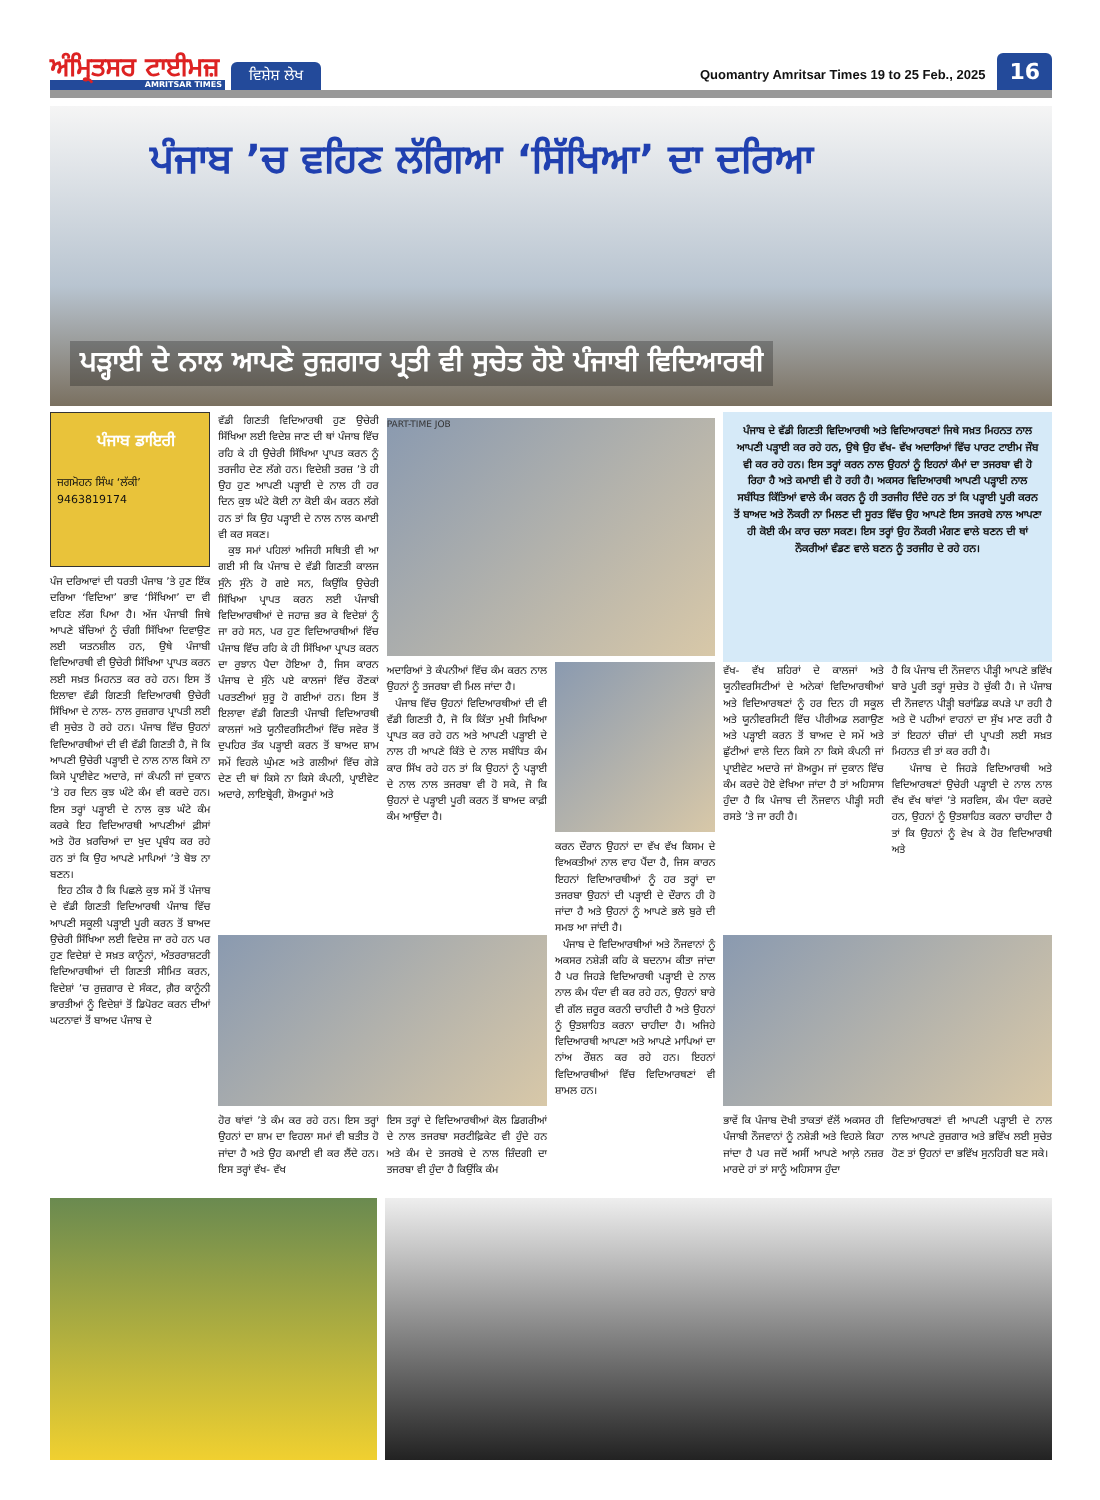ਅੰਮ੍ਰਿਤਸਰ ਟਾਈਮਜ਼
AMRITSAR TIMES
ਵਿਸ਼ੇਸ਼ ਲੇਖ
Quomantry Amritsar Times 19 to 25 Feb., 2025
16
ਪੰਜਾਬ ’ਚ ਵਹਿਣ ਲੱਗਿਆ ‘ਸਿੱਖਿਆ’ ਦਾ ਦਰਿਆ
ਪੜ੍ਹਾਈ ਦੇ ਨਾਲ ਆਪਣੇ ਰੁਜ਼ਗਾਰ ਪ੍ਰਤੀ ਵੀ ਸੁਚੇਤ ਹੋਏ ਪੰਜਾਬੀ ਵਿਦਿਆਰਥੀ
ਪੰਜਾਬ ਡਾਇਰੀ
ਜਗਮੋਹਨ ਸਿੰਘ ‘ਲੱਕੀ’
9463819174
ਪੰਜ ਦਰਿਆਵਾਂ ਦੀ ਧਰਤੀ ਪੰਜਾਬ ’ਤੇ ਹੁਣ ਇੱਕ ਦਰਿਆ ‘ਵਿਦਿਆ’ ਭਾਵ ‘ਸਿੱਖਿਆ’ ਦਾ ਵੀ ਵਹਿਣ ਲੱਗ ਪਿਆ ਹੈ। ਅੱਜ ਪੰਜਾਬੀ ਜਿਥੇ ਆਪਣੇ ਬੱਚਿਆਂ ਨੂੰ ਚੰਗੀ ਸਿੱਖਿਆ ਦਿਵਾਉਣ ਲਈ ਯਤਨਸ਼ੀਲ ਹਨ, ਉਥੇ ਪੰਜਾਬੀ ਵਿਦਿਆਰਥੀ ਵੀ ਉਚੇਰੀ ਸਿੱਖਿਆ ਪ੍ਰਾਪਤ ਕਰਨ ਲਈ ਸਖ਼ਤ ਮਿਹਨਤ ਕਰ ਰਹੇ ਹਨ। ਇਸ ਤੋਂ ਇਲਾਵਾ ਵੱਡੀ ਗਿਣਤੀ ਵਿਦਿਆਰਥੀ ਉਚੇਰੀ ਸਿੱਖਿਆ ਦੇ ਨਾਲ- ਨਾਲ ਰੁਜ਼ਗਾਰ ਪ੍ਰਾਪਤੀ ਲਈ ਵੀ ਸੁਚੇਤ ਹੋ ਰਹੇ ਹਨ। ਪੰਜਾਬ ਵਿੱਚ ਉਹਨਾਂ ਵਿਦਿਆਰਥੀਆਂ ਦੀ ਵੀ ਵੱਡੀ ਗਿਣਤੀ ਹੈ, ਜੋ ਕਿ ਆਪਣੀ ਉਚੇਰੀ ਪੜ੍ਹਾਈ ਦੇ ਨਾਲ ਨਾਲ ਕਿਸੇ ਨਾ ਕਿਸੇ ਪ੍ਰਾਈਵੇਟ ਅਦਾਰੇ, ਜਾਂ ਕੰਪਨੀ ਜਾਂ ਦੁਕਾਨ ’ਤੇ ਹਰ ਦਿਨ ਕੁਝ ਘੰਟੇ ਕੰਮ ਵੀ ਕਰਦੇ ਹਨ। ਇਸ ਤਰ੍ਹਾਂ ਪੜ੍ਹਾਈ ਦੇ ਨਾਲ ਕੁਝ ਘੰਟੇ ਕੰਮ ਕਰਕੇ ਇਹ ਵਿਦਿਆਰਥੀ ਆਪਣੀਆਂ ਫ਼ੀਸਾਂ ਅਤੇ ਹੋਰ ਖ਼ਰਚਿਆਂ ਦਾ ਖੁਦ ਪ੍ਰਬੰਧ ਕਰ ਰਹੇ ਹਨ ਤਾਂ ਕਿ ਉਹ ਆਪਣੇ ਮਾਪਿਆਂ ’ਤੇ ਬੋਝ ਨਾ ਬਣਨ।
ਇਹ ਠੀਕ ਹੈ ਕਿ ਪਿਛਲੇ ਕੁਝ ਸਮੇਂ ਤੋਂ ਪੰਜਾਬ ਦੇ ਵੱਡੀ ਗਿਣਤੀ ਵਿਦਿਆਰਥੀ ਪੰਜਾਬ ਵਿੱਚ ਆਪਣੀ ਸਕੂਲੀ ਪੜ੍ਹਾਈ ਪੂਰੀ ਕਰਨ ਤੋਂ ਬਾਅਦ ਉਚੇਰੀ ਸਿੱਖਿਆ ਲਈ ਵਿਦੇਸ਼ ਜਾ ਰਹੇ ਹਨ ਪਰ ਹੁਣ ਵਿਦੇਸ਼ਾਂ ਦੇ ਸਖ਼ਤ ਕਾਨੂੰਨਾਂ, ਅੰਤਰਰਾਸ਼ਟਰੀ ਵਿਦਿਆਰਥੀਆਂ ਦੀ ਗਿਣਤੀ ਸੀਮਿਤ ਕਰਨ, ਵਿਦੇਸ਼ਾਂ ’ਚ ਰੁਜ਼ਗਾਰ ਦੇ ਸੰਕਟ, ਗ਼ੈਰ ਕਾਨੂੰਨੀ ਭਾਰਤੀਆਂ ਨੂੰ ਵਿਦੇਸ਼ਾਂ ਤੋਂ ਡਿਪੋਰਟ ਕਰਨ ਦੀਆਂ ਘਟਨਾਵਾਂ ਤੋਂ ਬਾਅਦ ਪੰਜਾਬ ਦੇ
ਵੱਡੀ ਗਿਣਤੀ ਵਿਦਿਆਰਥੀ ਹੁਣ ਉਚੇਰੀ ਸਿੱਖਿਆ ਲਈ ਵਿਦੇਸ਼ ਜਾਣ ਦੀ ਥਾਂ ਪੰਜਾਬ ਵਿੱਚ ਰਹਿ ਕੇ ਹੀ ਉਚੇਰੀ ਸਿੱਖਿਆ ਪ੍ਰਾਪਤ ਕਰਨ ਨੂੰ ਤਰਜੀਹ ਦੇਣ ਲੱਗੇ ਹਨ। ਵਿਦੇਸ਼ੀ ਤਰਜ਼ ’ਤੇ ਹੀ ਉਹ ਹੁਣ ਆਪਣੀ ਪੜ੍ਹਾਈ ਦੇ ਨਾਲ ਹੀ ਹਰ ਦਿਨ ਕੁਝ ਘੰਟੇ ਕੋਈ ਨਾ ਕੋਈ ਕੰਮ ਕਰਨ ਲੱਗੇ ਹਨ ਤਾਂ ਕਿ ਉਹ ਪੜ੍ਹਾਈ ਦੇ ਨਾਲ ਨਾਲ ਕਮਾਈ ਵੀ ਕਰ ਸਕਣ।
ਕੁਝ ਸਮਾਂ ਪਹਿਲਾਂ ਅਜਿਹੀ ਸਥਿਤੀ ਵੀ ਆ ਗਈ ਸੀ ਕਿ ਪੰਜਾਬ ਦੇ ਵੱਡੀ ਗਿਣਤੀ ਕਾਲਜ ਸੁੰਨੇ ਸੁੰਨੇ ਹੋ ਗਏ ਸਨ, ਕਿਉਂਕਿ ਉਚੇਰੀ ਸਿੱਖਿਆ ਪ੍ਰਾਪਤ ਕਰਨ ਲਈ ਪੰਜਾਬੀ ਵਿਦਿਆਰਥੀਆਂ ਦੇ ਜਹਾਜ਼ ਭਰ ਕੇ ਵਿਦੇਸ਼ਾਂ ਨੂੰ ਜਾ ਰਹੇ ਸਨ, ਪਰ ਹੁਣ ਵਿਦਿਆਰਥੀਆਂ ਵਿੱਚ ਪੰਜਾਬ ਵਿੱਚ ਰਹਿ ਕੇ ਹੀ ਸਿੱਖਿਆ ਪ੍ਰਾਪਤ ਕਰਨ ਦਾ ਰੁਝਾਨ ਪੈਦਾ ਹੋਇਆ ਹੈ, ਜਿਸ ਕਾਰਨ ਪੰਜਾਬ ਦੇ ਸੁੰਨੇ ਪਏ ਕਾਲਜਾਂ ਵਿੱਚ ਰੌਣਕਾਂ ਪਰਤਣੀਆਂ ਸ਼ੁਰੂ ਹੋ ਗਈਆਂ ਹਨ। ਇਸ ਤੋਂ ਇਲਾਵਾ ਵੱਡੀ ਗਿਣਤੀ ਪੰਜਾਬੀ ਵਿਦਿਆਰਥੀ ਕਾਲਜਾਂ ਅਤੇ ਯੂਨੀਵਰਸਿਟੀਆਂ ਵਿੱਚ ਸਵੇਰ ਤੋਂ ਦੁਪਹਿਰ ਤੱਕ ਪੜ੍ਹਾਈ ਕਰਨ ਤੋਂ ਬਾਅਦ ਸ਼ਾਮ ਸਮੇਂ ਵਿਹਲੇ ਘੁੰਮਣ ਅਤੇ ਗਲੀਆਂ ਵਿੱਚ ਗੇੜੇ ਦੇਣ ਦੀ ਥਾਂ ਕਿਸੇ ਨਾ ਕਿਸੇ ਕੰਪਨੀ, ਪ੍ਰਾਈਵੇਟ ਅਦਾਰੇ, ਲਾਇਬ੍ਰੇਰੀ, ਸ਼ੋਅਰੂਮਾਂ ਅਤੇ
PART-TIME JOB
ਪੰਜਾਬ ਦੇ ਵੱਡੀ ਗਿਣਤੀ ਵਿਦਿਆਰਥੀ ਅਤੇ ਵਿਦਿਆਰਥਣਾਂ ਜਿਥੇ ਸਖ਼ਤ ਮਿਹਨਤ ਨਾਲ ਆਪਣੀ ਪੜ੍ਹਾਈ ਕਰ ਰਹੇ ਹਨ, ਉਥੇ ਉਹ ਵੱਖ- ਵੱਖ ਅਦਾਰਿਆਂ ਵਿੱਚ ਪਾਰਟ ਟਾਈਮ ਜੌਬ ਵੀ ਕਰ ਰਹੇ ਹਨ। ਇਸ ਤਰ੍ਹਾਂ ਕਰਨ ਨਾਲ ਉਹਨਾਂ ਨੂੰ ਇਹਨਾਂ ਕੰਮਾਂ ਦਾ ਤਜਰਬਾ ਵੀ ਹੋ ਰਿਹਾ ਹੈ ਅਤੇ ਕਮਾਈ ਵੀ ਹੋ ਰਹੀ ਹੈ। ਅਕਸਰ ਵਿਦਿਆਰਥੀ ਆਪਣੀ ਪੜ੍ਹਾਈ ਨਾਲ ਸਬੰਧਿਤ ਕਿੱਤਿਆਂ ਵਾਲੇ ਕੰਮ ਕਰਨ ਨੂੰ ਹੀ ਤਰਜੀਹ ਦਿੰਦੇ ਹਨ ਤਾਂ ਕਿ ਪੜ੍ਹਾਈ ਪੂਰੀ ਕਰਨ ਤੋਂ ਬਾਅਦ ਅਤੇ ਨੌਕਰੀ ਨਾ ਮਿਲਣ ਦੀ ਸੂਰਤ ਵਿੱਚ ਉਹ ਆਪਣੇ ਇਸ ਤਜਰਬੇ ਨਾਲ ਆਪਣਾ ਹੀ ਕੋਈ ਕੰਮ ਕਾਰ ਚਲਾ ਸਕਣ। ਇਸ ਤਰ੍ਹਾਂ ਉਹ ਨੌਕਰੀ ਮੰਗਣ ਵਾਲੇ ਬਣਨ ਦੀ ਥਾਂ ਨੌਕਰੀਆਂ ਵੰਡਣ ਵਾਲੇ ਬਣਨ ਨੂੰ ਤਰਜੀਹ ਦੇ ਰਹੇ ਹਨ।
ਅਦਾਰਿਆਂ ਤੇ ਕੰਪਨੀਆਂ ਵਿੱਚ ਕੰਮ ਕਰਨ ਨਾਲ ਉਹਨਾਂ ਨੂੰ ਤਜਰਬਾ ਵੀ ਮਿਲ ਜਾਂਦਾ ਹੈ।
ਪੰਜਾਬ ਵਿੱਚ ਉਹਨਾਂ ਵਿਦਿਆਰਥੀਆਂ ਦੀ ਵੀ ਵੱਡੀ ਗਿਣਤੀ ਹੈ, ਜੋ ਕਿ ਕਿੱਤਾ ਮੁਖੀ ਸਿਖਿਆ ਪ੍ਰਾਪਤ ਕਰ ਰਹੇ ਹਨ ਅਤੇ ਆਪਣੀ ਪੜ੍ਹਾਈ ਦੇ ਨਾਲ ਹੀ ਆਪਣੇ ਕਿੱਤੇ ਦੇ ਨਾਲ ਸਬੰਧਿਤ ਕੰਮ ਕਾਰ ਸਿੱਖ ਰਹੇ ਹਨ ਤਾਂ ਕਿ ਉਹਨਾਂ ਨੂੰ ਪੜ੍ਹਾਈ ਦੇ ਨਾਲ ਨਾਲ ਤਜਰਬਾ ਵੀ ਹੋ ਸਕੇ, ਜੋ ਕਿ ਉਹਨਾਂ ਦੇ ਪੜ੍ਹਾਈ ਪੂਰੀ ਕਰਨ ਤੋਂ ਬਾਅਦ ਕਾਫ਼ੀ ਕੰਮ ਆਉਂਦਾ ਹੈ।
ਕਰਨ ਦੌਰਾਨ ਉਹਨਾਂ ਦਾ ਵੱਖ ਵੱਖ ਕਿਸਮ ਦੇ ਵਿਅਕਤੀਆਂ ਨਾਲ ਵਾਹ ਪੈਂਦਾ ਹੈ, ਜਿਸ ਕਾਰਨ ਇਹਨਾਂ ਵਿਦਿਆਰਥੀਆਂ ਨੂੰ ਹਰ ਤਰ੍ਹਾਂ ਦਾ ਤਜਰਬਾ ਉਹਨਾਂ ਦੀ ਪੜ੍ਹਾਈ ਦੇ ਦੌਰਾਨ ਹੀ ਹੋ ਜਾਂਦਾ ਹੈ ਅਤੇ ਉਹਨਾਂ ਨੂੰ ਆਪਣੇ ਭਲੇ ਬੁਰੇ ਦੀ ਸਮਝ ਆ ਜਾਂਦੀ ਹੈ।
ਪੰਜਾਬ ਦੇ ਵਿਦਿਆਰਥੀਆਂ ਅਤੇ ਨੌਜਵਾਨਾਂ ਨੂੰ ਅਕਸਰ ਨਸ਼ੇੜੀ ਕਹਿ ਕੇ ਬਦਨਾਮ ਕੀਤਾ ਜਾਂਦਾ ਹੈ ਪਰ ਜਿਹੜੇ ਵਿਦਿਆਰਥੀ ਪੜ੍ਹਾਈ ਦੇ ਨਾਲ ਨਾਲ ਕੰਮ ਧੰਦਾ ਵੀ ਕਰ ਰਹੇ ਹਨ, ਉਹਨਾਂ ਬਾਰੇ ਵੀ ਗੱਲ ਜ਼ਰੂਰ ਕਰਨੀ ਚਾਹੀਦੀ ਹੈ ਅਤੇ ਉਹਨਾਂ ਨੂੰ ਉਤਸ਼ਾਹਿਤ ਕਰਨਾ ਚਾਹੀਦਾ ਹੈ। ਅਜਿਹੇ ਵਿਦਿਆਰਥੀ ਆਪਣਾ ਅਤੇ ਆਪਣੇ ਮਾਪਿਆਂ ਦਾ ਨਾਂਅ ਰੌਸ਼ਨ ਕਰ ਰਹੇ ਹਨ। ਇਹਨਾਂ ਵਿਦਿਆਰਥੀਆਂ ਵਿੱਚ ਵਿਦਿਆਰਥਣਾਂ ਵੀ ਸ਼ਾਮਲ ਹਨ।
ਵੱਖ- ਵੱਖ ਸ਼ਹਿਰਾਂ ਦੇ ਕਾਲਜਾਂ ਅਤੇ ਯੂਨੀਵਰਸਿਟੀਆਂ ਦੇ ਅਨੇਕਾਂ ਵਿਦਿਆਰਥੀਆਂ ਅਤੇ ਵਿਦਿਆਰਥਣਾਂ ਨੂੰ ਹਰ ਦਿਨ ਹੀ ਸਕੂਲ ਅਤੇ ਯੂਨੀਵਰਸਿਟੀ ਵਿੱਚ ਪੀਰੀਅਡ ਲਗਾਉਣ ਅਤੇ ਪੜ੍ਹਾਈ ਕਰਨ ਤੋਂ ਬਾਅਦ ਦੇ ਸਮੇਂ ਅਤੇ ਛੁੱਟੀਆਂ ਵਾਲੇ ਦਿਨ ਕਿਸੇ ਨਾ ਕਿਸੇ ਕੰਪਨੀ ਜਾਂ ਪ੍ਰਾਈਵੇਟ ਅਦਾਰੇ ਜਾਂ ਸ਼ੋਅਰੂਮ ਜਾਂ ਦੁਕਾਨ ਵਿੱਚ ਕੰਮ ਕਰਦੇ ਹੋਏ ਵੇਖਿਆ ਜਾਂਦਾ ਹੈ ਤਾਂ ਅਹਿਸਾਸ ਹੁੰਦਾ ਹੈ ਕਿ ਪੰਜਾਬ ਦੀ ਨੌਜਵਾਨ ਪੀੜ੍ਹੀ ਸਹੀ ਰਸਤੇ ’ਤੇ ਜਾ ਰਹੀ ਹੈ।
ਹੈ ਕਿ ਪੰਜਾਬ ਦੀ ਨੌਜਵਾਨ ਪੀੜ੍ਹੀ ਆਪਣੇ ਭਵਿੱਖ ਬਾਰੇ ਪੂਰੀ ਤਰ੍ਹਾਂ ਸੁਚੇਤ ਹੋ ਚੁੱਕੀ ਹੈ। ਜੇ ਪੰਜਾਬ ਦੀ ਨੌਜਵਾਨ ਪੀੜ੍ਹੀ ਬਰਾਂਡਿਡ ਕਪੜੇ ਪਾ ਰਹੀ ਹੈ ਅਤੇ ਦੋ ਪਹੀਆਂ ਵਾਹਨਾਂ ਦਾ ਸੁੱਖ ਮਾਣ ਰਹੀ ਹੈ ਤਾਂ ਇਹਨਾਂ ਚੀਜ਼ਾਂ ਦੀ ਪ੍ਰਾਪਤੀ ਲਈ ਸਖ਼ਤ ਮਿਹਨਤ ਵੀ ਤਾਂ ਕਰ ਰਹੀ ਹੈ।
ਪੰਜਾਬ ਦੇ ਜਿਹੜੇ ਵਿਦਿਆਰਥੀ ਅਤੇ ਵਿਦਿਆਰਥਣਾਂ ਉਚੇਰੀ ਪੜ੍ਹਾਈ ਦੇ ਨਾਲ ਨਾਲ ਵੱਖ ਵੱਖ ਥਾਂਵਾਂ ’ਤੇ ਸਰਵਿਸ, ਕੰਮ ਧੰਦਾ ਕਰਦੇ ਹਨ, ਉਹਨਾਂ ਨੂੰ ਉਤਸ਼ਾਹਿਤ ਕਰਨਾ ਚਾਹੀਦਾ ਹੈ ਤਾਂ ਕਿ ਉਹਨਾਂ ਨੂੰ ਵੇਖ ਕੇ ਹੋਰ ਵਿਦਿਆਰਥੀ ਅਤੇ
ਹੋਰ ਥਾਂਵਾਂ ’ਤੇ ਕੰਮ ਕਰ ਰਹੇ ਹਨ। ਇਸ ਤਰ੍ਹਾਂ ਉਹਨਾਂ ਦਾ ਸ਼ਾਮ ਦਾ ਵਿਹਲਾ ਸਮਾਂ ਵੀ ਬਤੀਤ ਹੋ ਜਾਂਦਾ ਹੈ ਅਤੇ ਉਹ ਕਮਾਈ ਵੀ ਕਰ ਲੈਂਦੇ ਹਨ। ਇਸ ਤਰ੍ਹਾਂ ਵੱਖ- ਵੱਖ
ਇਸ ਤਰ੍ਹਾਂ ਦੇ ਵਿਦਿਆਰਥੀਆਂ ਕੋਲ ਡਿਗਰੀਆਂ ਦੇ ਨਾਲ ਤਜਰਬਾ ਸਰਟੀਫ਼ਿਕੇਟ ਵੀ ਹੁੰਦੇ ਹਨ ਅਤੇ ਕੰਮ ਦੇ ਤਜਰਬੇ ਦੇ ਨਾਲ ਜ਼ਿੰਦਗੀ ਦਾ ਤਜਰਬਾ ਵੀ ਹੁੰਦਾ ਹੈ ਕਿਉਂਕਿ ਕੰਮ
ਭਾਵੇਂ ਕਿ ਪੰਜਾਬ ਦੋਖੀ ਤਾਕਤਾਂ ਵੱਲੋਂ ਅਕਸਰ ਹੀ ਪੰਜਾਬੀ ਨੌਜਵਾਨਾਂ ਨੂੰ ਨਸ਼ੇੜੀ ਅਤੇ ਵਿਹਲੇ ਕਿਹਾ ਜਾਂਦਾ ਹੈ ਪਰ ਜਦੋਂ ਅਸੀਂ ਆਪਣੇ ਆਲ਼ੇ ਨਜ਼ਰ ਮਾਰਦੇ ਹਾਂ ਤਾਂ ਸਾਨੂੰ ਅਹਿਸਾਸ ਹੁੰਦਾ
ਵਿਦਿਆਰਥਣਾਂ ਵੀ ਆਪਣੀ ਪੜ੍ਹਾਈ ਦੇ ਨਾਲ ਨਾਲ ਆਪਣੇ ਰੁਜ਼ਗਾਰ ਅਤੇ ਭਵਿੱਖ ਲਈ ਸੁਚੇਤ ਹੋਣ ਤਾਂ ਉਹਨਾਂ ਦਾ ਭਵਿੱਖ ਸੁਨਹਿਰੀ ਬਣ ਸਕੇ।